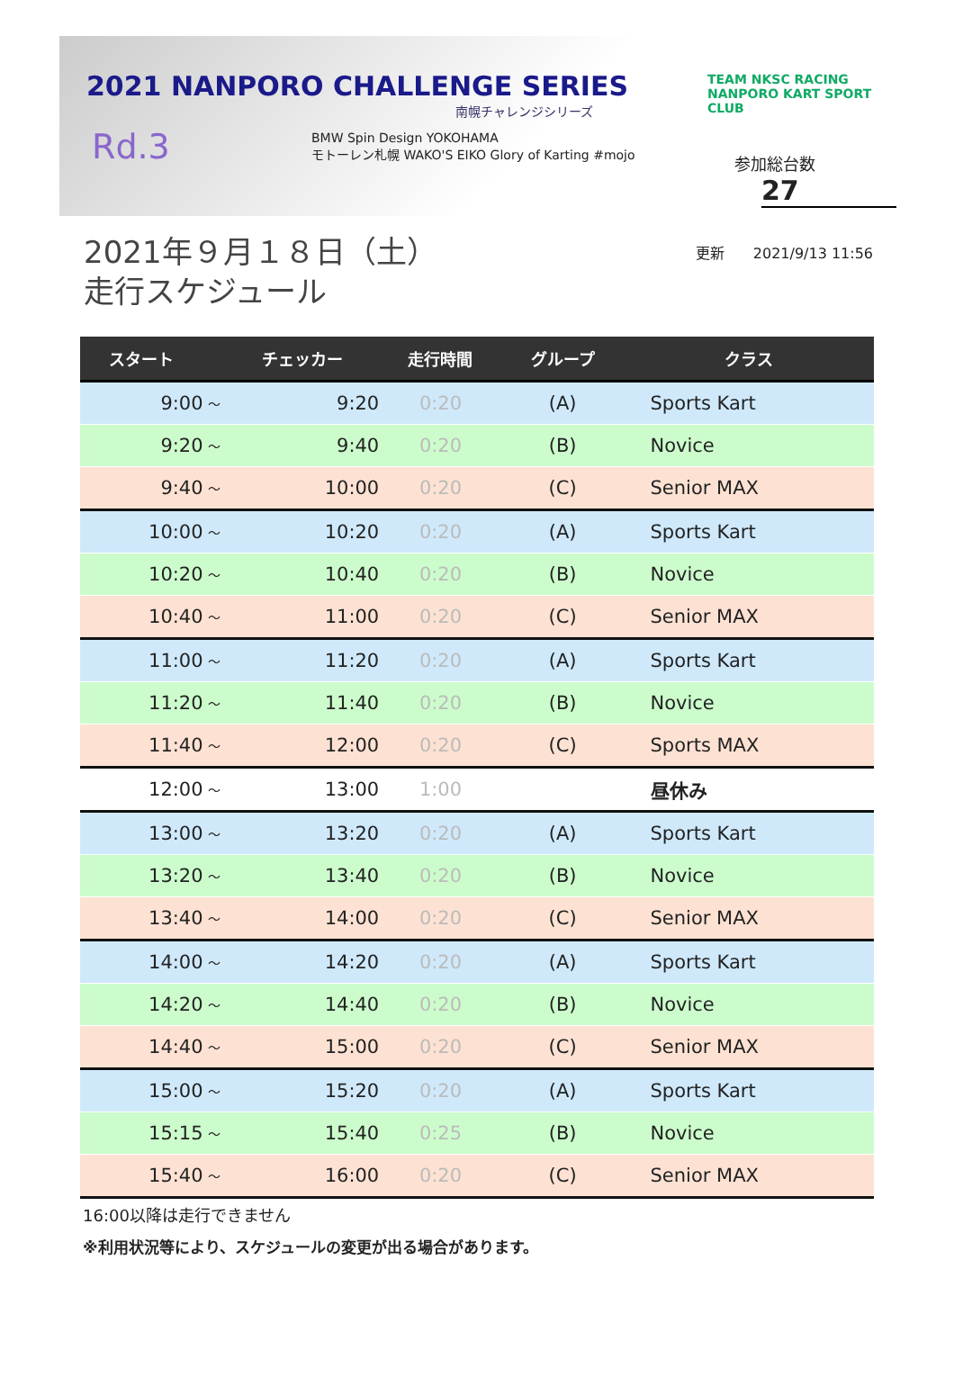2021 NANPORO CHALLENGE SERIES
南幌チャレンジシリーズ
Rd.3
BMW Spin Design YOKOHAMA
モトーレン札幌 WAKO'S EIKO Glory of Karting #mojo
TEAM NKSC RACING
NANPORO KART SPORT CLUB
参加総台数
27
2021年９月１８日（土）
走行スケジュール
更新　　2021/9/13 11:56
| スタート | | チェッカー | 走行時間 | グループ | クラス |
| --- | --- | --- | --- | --- | --- |
| 9:00 | ～ | 9:20 | 0:20 | (A) | Sports Kart |
| 9:20 | ～ | 9:40 | 0:20 | (B) | Novice |
| 9:40 | ～ | 10:00 | 0:20 | (C) | Senior MAX |
| 10:00 | ～ | 10:20 | 0:20 | (A) | Sports Kart |
| 10:20 | ～ | 10:40 | 0:20 | (B) | Novice |
| 10:40 | ～ | 11:00 | 0:20 | (C) | Senior MAX |
| 11:00 | ～ | 11:20 | 0:20 | (A) | Sports Kart |
| 11:20 | ～ | 11:40 | 0:20 | (B) | Novice |
| 11:40 | ～ | 12:00 | 0:20 | (C) | Sports MAX |
| 12:00 | ～ | 13:00 | 1:00 | | 昼休み |
| 13:00 | ～ | 13:20 | 0:20 | (A) | Sports Kart |
| 13:20 | ～ | 13:40 | 0:20 | (B) | Novice |
| 13:40 | ～ | 14:00 | 0:20 | (C) | Senior MAX |
| 14:00 | ～ | 14:20 | 0:20 | (A) | Sports Kart |
| 14:20 | ～ | 14:40 | 0:20 | (B) | Novice |
| 14:40 | ～ | 15:00 | 0:20 | (C) | Senior MAX |
| 15:00 | ～ | 15:20 | 0:20 | (A) | Sports Kart |
| 15:15 | ～ | 15:40 | 0:25 | (B) | Novice |
| 15:40 | ～ | 16:00 | 0:20 | (C) | Senior MAX |
16:00以降は走行できません
※利用状況等により、スケジュールの変更が出る場合があります。